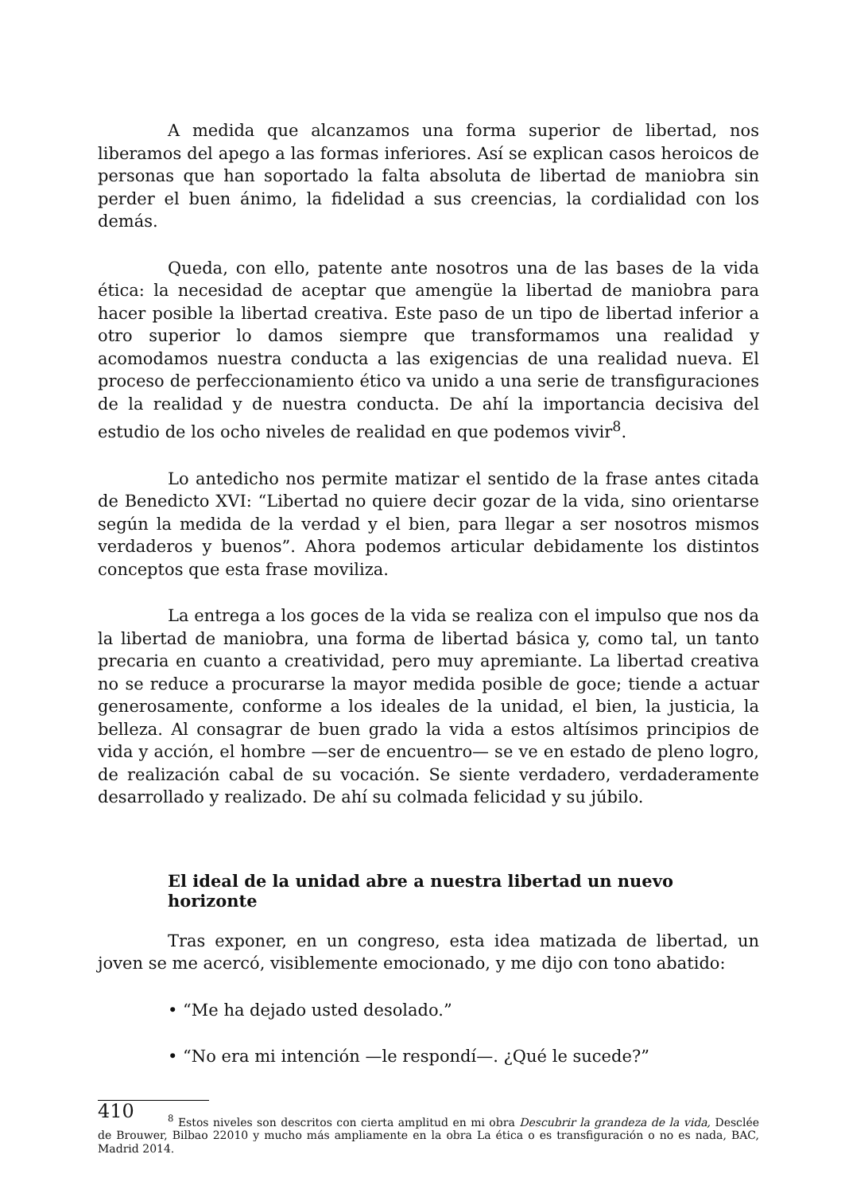A medida que alcanzamos una forma superior de libertad, nos liberamos del apego a las formas inferiores. Así se explican casos heroicos de personas que han soportado la falta absoluta de libertad de maniobra sin perder el buen ánimo, la fidelidad a sus creencias, la cordialidad con los demás.
Queda, con ello, patente ante nosotros una de las bases de la vida ética: la necesidad de aceptar que amengüe la libertad de maniobra para hacer posible la libertad creativa. Este paso de un tipo de libertad inferior a otro superior lo damos siempre que transformamos una realidad y acomodamos nuestra conducta a las exigencias de una realidad nueva. El proceso de perfeccionamiento ético va unido a una serie de transfiguraciones de la realidad y de nuestra conducta. De ahí la importancia decisiva del estudio de los ocho niveles de realidad en que podemos vivir<sup>8</sup>.
Lo antedicho nos permite matizar el sentido de la frase antes citada de Benedicto XVI: “Libertad no quiere decir gozar de la vida, sino orientarse según la medida de la verdad y el bien, para llegar a ser nosotros mismos verdaderos y buenos”. Ahora podemos articular debidamente los distintos conceptos que esta frase moviliza.
La entrega a los goces de la vida se realiza con el impulso que nos da la libertad de maniobra, una forma de libertad básica y, como tal, un tanto precaria en cuanto a creatividad, pero muy apremiante. La libertad creativa no se reduce a procurarse la mayor medida posible de goce; tiende a actuar generosamente, conforme a los ideales de la unidad, el bien, la justicia, la belleza. Al consagrar de buen grado la vida a estos altísimos principios de vida y acción, el hombre —ser de encuentro— se ve en estado de pleno logro, de realización cabal de su vocación. Se siente verdadero, verdaderamente desarrollado y realizado. De ahí su colmada felicidad y su júbilo.
El ideal de la unidad abre a nuestra libertad un nuevo horizonte
Tras exponer, en un congreso, esta idea matizada de libertad, un joven se me acercó, visiblemente emocionado, y me dijo con tono abatido:
• “Me ha dejado usted desolado.”
• “No era mi intención —le respondí—. ¿Qué le sucede?”
<sup>8</sup> Estos niveles son descritos con cierta amplitud en mi obra Descubrir la grandeza de la vida, Desclée de Brouwer, Bilbao 22010 y mucho más ampliamente en la obra La ética o es transfiguración o no es nada, BAC, Madrid 2014.
410